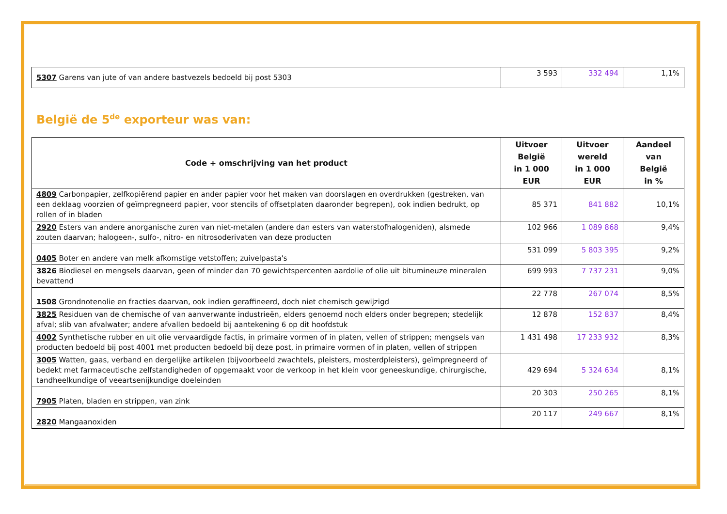| 5307 Garens van jute of van andere bastvezels bedoeld bij post 5303 | 3 593 | 332 494 | 1,1% |
België de 5<sup>de</sup> exporteur was van:
| Code + omschrijving van het product | Uitvoer België in 1 000 EUR | Uitvoer wereld in 1 000 EUR | Aandeel van België in % |
| --- | --- | --- | --- |
| 4809 Carbonpapier, zelfkopiërend papier en ander papier voor het maken van doorslagen en overdrukken (gestreken, van een deklaag voorzien of geïmpregneerd papier, voor stencils of offsetplaten daaronder begrepen), ook indien bedrukt, op rollen of in bladen | 85 371 | 841 882 | 10,1% |
| 2920 Esters van andere anorganische zuren van niet-metalen (andere dan esters van waterstofhalogeniden), alsmede zouten daarvan; halogeen-, sulfo-, nitro- en nitrosoderivaten van deze producten | 102 966 | 1 089 868 | 9,4% |
| 0405 Boter en andere van melk afkomstige vetstoffen; zuivelpasta's | 531 099 | 5 803 395 | 9,2% |
| 3826 Biodiesel en mengsels daarvan, geen of minder dan 70 gewichtspercenten aardolie of olie uit bitumineuze mineralen bevattend | 699 993 | 7 737 231 | 9,0% |
| 1508 Grondnotenolie en fracties daarvan, ook indien geraffineerd, doch niet chemisch gewijzigd | 22 778 | 267 074 | 8,5% |
| 3825 Residuen van de chemische of van aanverwante industrieën, elders genoemd noch elders onder begrepen; stedelijk afval; slib van afvalwater; andere afvallen bedoeld bij aantekening 6 op dit hoofdstuk | 12 878 | 152 837 | 8,4% |
| 4002 Synthetische rubber en uit olie vervaardigde factis, in primaire vormen of in platen, vellen of strippen; mengsels van producten bedoeld bij post 4001 met producten bedoeld bij deze post, in primaire vormen of in platen, vellen of strippen | 1 431 498 | 17 233 932 | 8,3% |
| 3005 Watten, gaas, verband en dergelijke artikelen (bijvoorbeeld zwachtels, pleisters, mosterdpleisters), geïmpregneerd of bedekt met farmaceutische zelfstandigheden of opgemaakt voor de verkoop in het klein voor geneeskundige, chirurgische, tandheelkundige of veeartsenijkundige doeleinden | 429 694 | 5 324 634 | 8,1% |
| 7905 Platen, bladen en strippen, van zink | 20 303 | 250 265 | 8,1% |
| 2820 Mangaanoxiden | 20 117 | 249 667 | 8,1% |